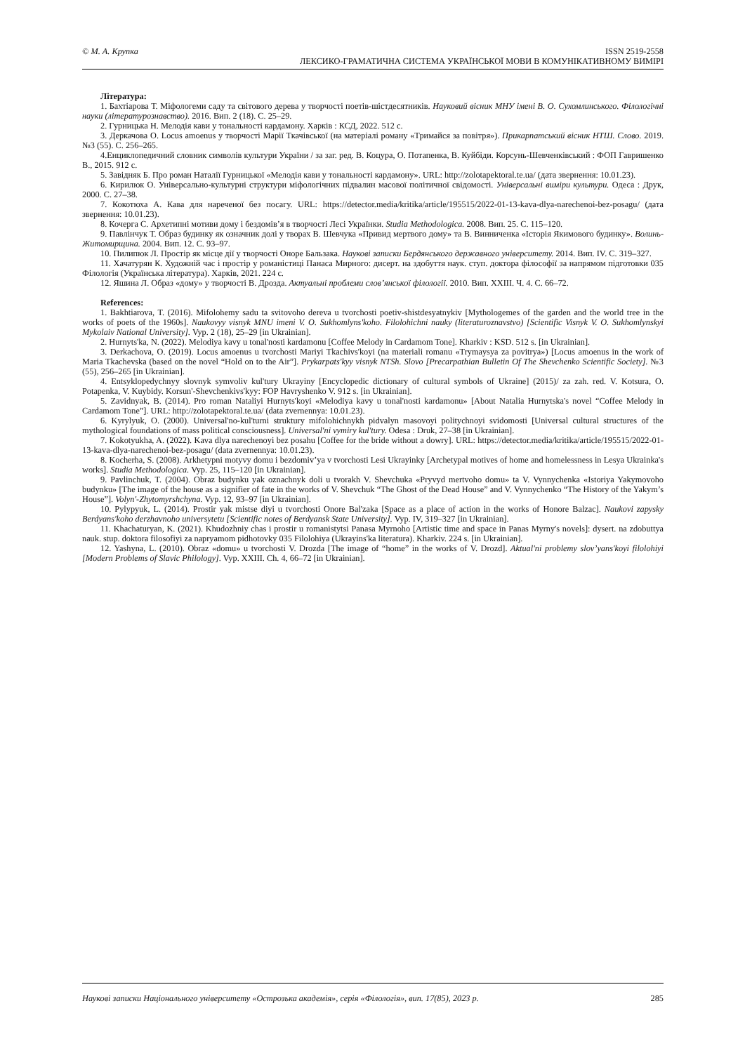© М. А. Крупка
ISSN 2519-2558
ЛЕКСИКО-ГРАМАТИЧНА СИСТЕМА УКРАЇНСЬКОЇ МОВИ В КОМУНІКАТИВНОМУ ВИМІРІ
Література:
1. Бахтіарова Т. Міфологеми саду та світового дерева у творчості поетів-шістдесятників. Науковий вісник МНУ імені В. О. Сухомлинського. Філологічні науки (літературознавство). 2016. Вип. 2 (18). С. 25–29.
2. Гурницька Н. Мелодія кави у тональності кардамону. Харків : КСД, 2022. 512 с.
3. Деркачова О. Locus amoenus у творчості Марії Ткачівської (на матеріалі роману «Тримайся за повітря»). Прикарпатський вісник НТШ. Слово. 2019. №3 (55). С. 256–265.
4.Енциклопедичний словник символів культури України / за заг. ред. В. Коцура, О. Потапенка, В. Куйбіди. Корсунь-Шевченківський : ФОП Гавришенко В., 2015. 912 с.
5. Завідняк Б. Про роман Наталії Гурницької «Мелодія кави у тональності кардамону». URL: http://zolotapektoral.te.ua/ (дата звернення: 10.01.23).
6. Кирилюк О. Універсально-культурні структури міфологічних підвалин масової політичної свідомості. Універсальні виміри культури. Одеса : Друк, 2000. С. 27–38.
7. Кокотюха А. Кава для нареченої без посагу. URL: https://detector.media/kritika/article/195515/2022-01-13-kava-dlya-narechenoi-bez-posagu/ (дата звернення: 10.01.23).
8. Кочерга С. Архетипні мотиви дому і бездомів’я в творчості Лесі Українки. Studia Methodologica. 2008. Вип. 25. С. 115–120.
9. Павлінчук Т. Образ будинку як означник долі у творах В. Шевчука «Привид мертвого дому» та В. Винниченка «Історія Якимового будинку». Волинь-Житомирщина. 2004. Вип. 12. С. 93–97.
10. Пилипюк Л. Простір як місце дії у творчості Оноре Бальзака. Наукові записки Бердянського державного університету. 2014. Вип. IV. С. 319–327.
11. Хачатурян К. Художній час і простір у романістиці Панаса Мирного: дисерт. на здобуття наук. ступ. доктора філософії за напрямом підготовки 035 Філологія (Українська література). Харків, 2021. 224 с.
12. Яшина Л. Образ «дому» у творчості В. Дрозда. Актуальні проблеми слов’янської філології. 2010. Вип. XXIII. Ч. 4. С. 66–72.
References:
1. Bakhtiarova, T. (2016). Mifolohemy sadu ta svitovoho dereva u tvorchosti poetiv-shistdesyatnykiv [Mythologemes of the garden and the world tree in the works of poets of the 1960s]. Naukovyy visnyk MNU imeni V. O. Sukhomlyns'koho. Filolohichni nauky (literaturoznavstvo) [Scientific Visnyk V. O. Sukhomlynskyi Mykolaiv National University]. Vyp. 2 (18), 25–29 [in Ukrainian].
2. Hurnyts'ka, N. (2022). Melodiya kavy u tonal'nosti kardamonu [Coffee Melody in Cardamom Tone]. Kharkiv : KSD. 512 s. [in Ukrainian].
3. Derkachova, O. (2019). Locus amoenus u tvorchosti Mariyi Tkachivs'koyi (na materiali romanu «Trymaysya za povitrya») [Locus amoenus in the work of Maria Tkachevska (based on the novel “Hold on to the Air”]. Prykarpats'kyy visnyk NTSh. Slovo [Precarpathian Bulletin Of The Shevchenko Scientific Society]. №3 (55), 256–265 [in Ukrainian].
4. Entsyklopedychnyy slovnyk symvoliv kul'tury Ukrayiny [Encyclopedic dictionary of cultural symbols of Ukraine] (2015)/ za zah. red. V. Kotsura, O. Potapenka, V. Kuybidy. Korsun'-Shevchenkivs'kyy: FOP Havryshenko V. 912 s. [in Ukrainian].
5. Zavidnyak, B. (2014). Pro roman Nataliyi Hurnyts'koyi «Melodiya kavy u tonal'nosti kardamonu» [About Natalia Hurnytska's novel “Coffee Melody in Cardamom Tone”]. URL: http://zolotapektoral.te.ua/ (data zvernennya: 10.01.23).
6. Kyrylyuk, O. (2000). Universal'no-kul'turni struktury mifolohichnykh pidvalyn masovoyi politychnoyi svidomosti [Universal cultural structures of the mythological foundations of mass political consciousness]. Universal'ni vymiry kul'tury. Odesa : Druk, 27–38 [in Ukrainian].
7. Kokotyukha, A. (2022). Kava dlya narechenoyi bez posahu [Coffee for the bride without a dowry]. URL: https://detector.media/kritika/article/195515/2022-01-13-kava-dlya-narechenoi-bez-posagu/ (data zvernennya: 10.01.23).
8. Kocherha, S. (2008). Arkhetypni motyvy domu i bezdomiv’ya v tvorchosti Lesi Ukrayinky [Archetypal motives of home and homelessness in Lesya Ukrainka's works]. Studia Methodologica. Vyp. 25, 115–120 [in Ukrainian].
9. Pavlinchuk, T. (2004). Obraz budynku yak oznachnyk doli u tvorakh V. Shevchuka «Pryvyd mertvoho domu» ta V. Vynnychenka «Istoriya Yakymovoho budynku» [The image of the house as a signifier of fate in the works of V. Shevchuk “The Ghost of the Dead House” and V. Vynnychenko “The History of the Yakym’s House”]. Volyn'-Zhytomyrshchyna. Vyp. 12, 93–97 [in Ukrainian].
10. Pylypyuk, L. (2014). Prostir yak mistse diyi u tvorchosti Onore Bal'zaka [Space as a place of action in the works of Honore Balzac]. Naukovi zapysky Berdyans'koho derzhavnoho universytetu [Scientific notes of Berdyansk State University]. Vyp. IV, 319–327 [in Ukrainian].
11. Khachaturyan, K. (2021). Khudozhniy chas i prostir u romanistytsi Panasa Myrnoho [Artistic time and space in Panas Myrny's novels]: dysert. na zdobuttya nauk. stup. doktora filosofiyi za napryamom pidhotovky 035 Filolohiya (Ukrayins'ka literatura). Kharkiv. 224 s. [in Ukrainian].
12. Yashyna, L. (2010). Obraz «domu» u tvorchosti V. Drozda [The image of “home” in the works of V. Drozd]. Aktual'ni problemy slov’yans'koyi filolohiyi [Modern Problems of Slavic Philology]. Vyp. XXIII. Ch. 4, 66–72 [in Ukrainian].
Наукові записки Національного університету «Острозька академія», серія «Філологія», вип. 17(85), 2023 р. 285